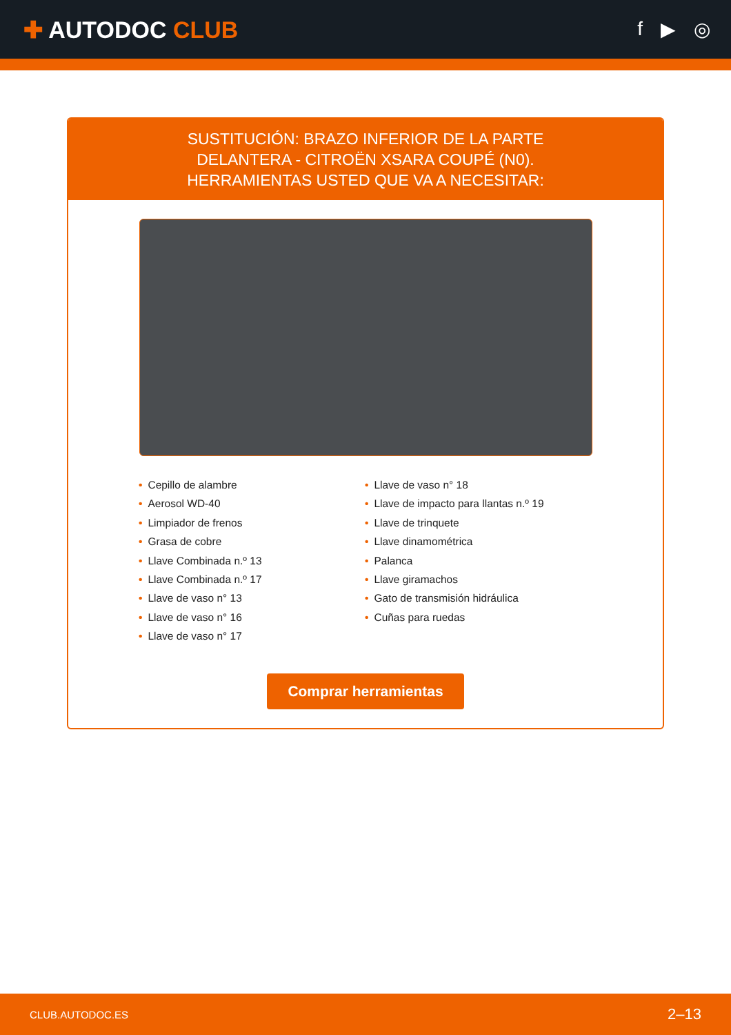✚ AUTODOC CLUB
f ▶ ◎
SUSTITUCIÓN: BRAZO INFERIOR DE LA PARTE
DELANTERA - CITROËN XSARA COUPÉ (N0).
HERRAMIENTAS USTED QUE VA A NECESITAR:
• Cepillo de alambre
• Aerosol WD-40
• Limpiador de frenos
• Grasa de cobre
• Llave Combinada n.º 13
• Llave Combinada n.º 17
• Llave de vaso n° 13
• Llave de vaso n° 16
• Llave de vaso n° 17
• Llave de vaso n° 18
• Llave de impacto para llantas n.º 19
• Llave de trinquete
• Llave dinamométrica
• Palanca
• Llave giramachos
• Gato de transmisión hidráulica
• Cuñas para ruedas
Comprar herramientas
CLUB.AUTODOC.ES 2–13